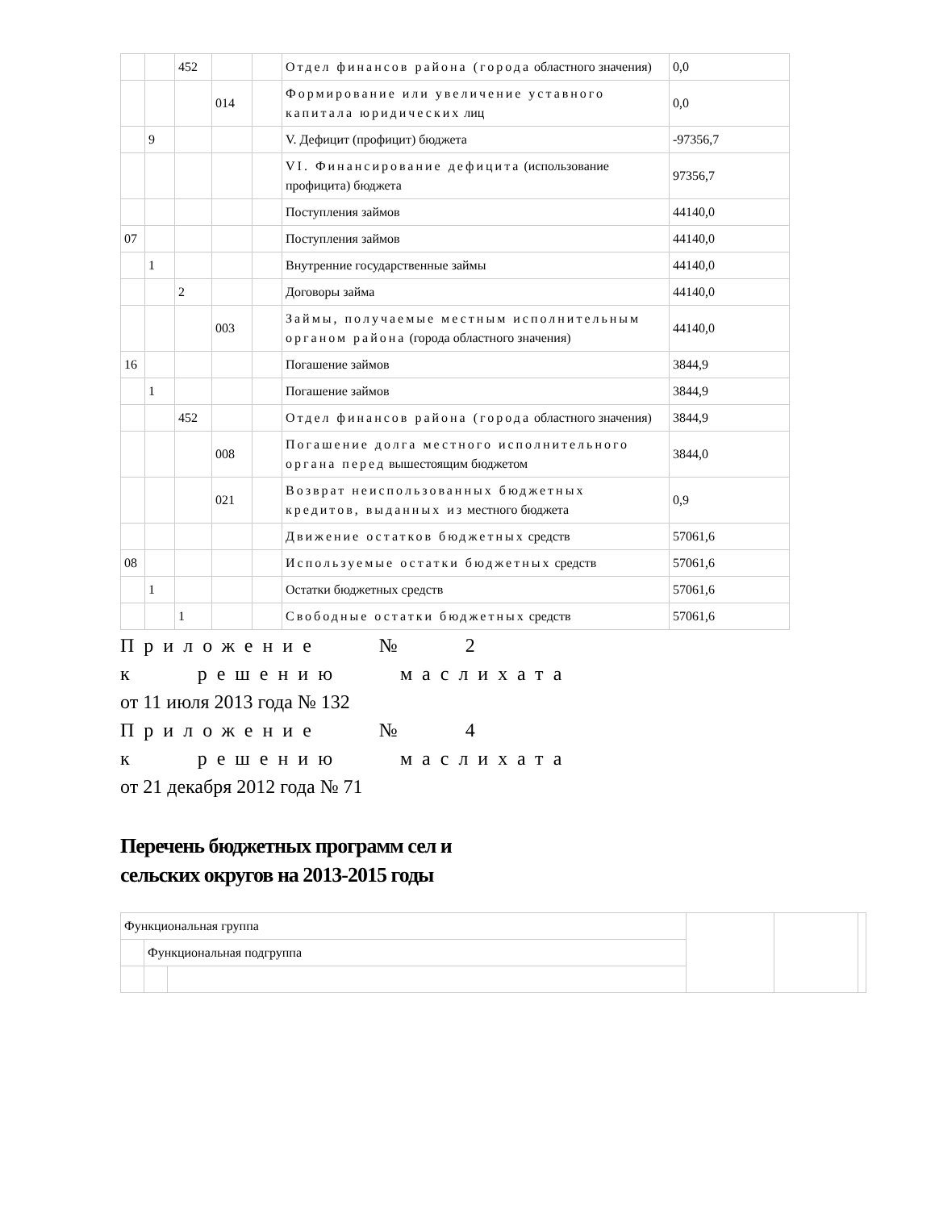| | | 452 | | | Отдел финансов района (города областного значения) | 0,0 |
| | | | 014 | | Формирование или увеличение уставного капитала юридических лиц | 0,0 |
| | 9 | | | | V. Дефицит (профицит) бюджета | -97356,7 |
| | | | | | VI. Финансирование дефицита (использование профицита) бюджета | 97356,7 |
| | | | | | Поступления займов | 44140,0 |
| 07 | | | | | Поступления займов | 44140,0 |
| | 1 | | | | Внутренние государственные займы | 44140,0 |
| | | 2 | | | Договоры займа | 44140,0 |
| | | | 003 | | Займы, получаемые местным исполнительным органом района (города областного значения) | 44140,0 |
| 16 | | | | | Погашение займов | 3844,9 |
| | 1 | | | | Погашение займов | 3844,9 |
| | | 452 | | | Отдел финансов района (города областного значения) | 3844,9 |
| | | | 008 | | Погашение долга местного исполнительного органа перед вышестоящим бюджетом | 3844,0 |
| | | | 021 | | Возврат неиспользованных бюджетных кредитов, выданных из местного бюджета | 0,9 |
| | | | | | Движение остатков бюджетных средств | 57061,6 |
| 08 | | | | | Используемые остатки бюджетных средств | 57061,6 |
| | 1 | | | | Остатки бюджетных средств | 57061,6 |
| | | 1 | | | Свободные остатки бюджетных средств | 57061,6 |
Приложение № 2
к решению маслихата
от 11 июля 2013 года № 132
Приложение № 4
к решению маслихата
от 21 декабря 2012 года № 71
Перечень бюджетных программ сел и
сельских округов на 2013-2015 годы
| Функциональная группа | | | | | |
| | Функциональная подгруппа | | | | |